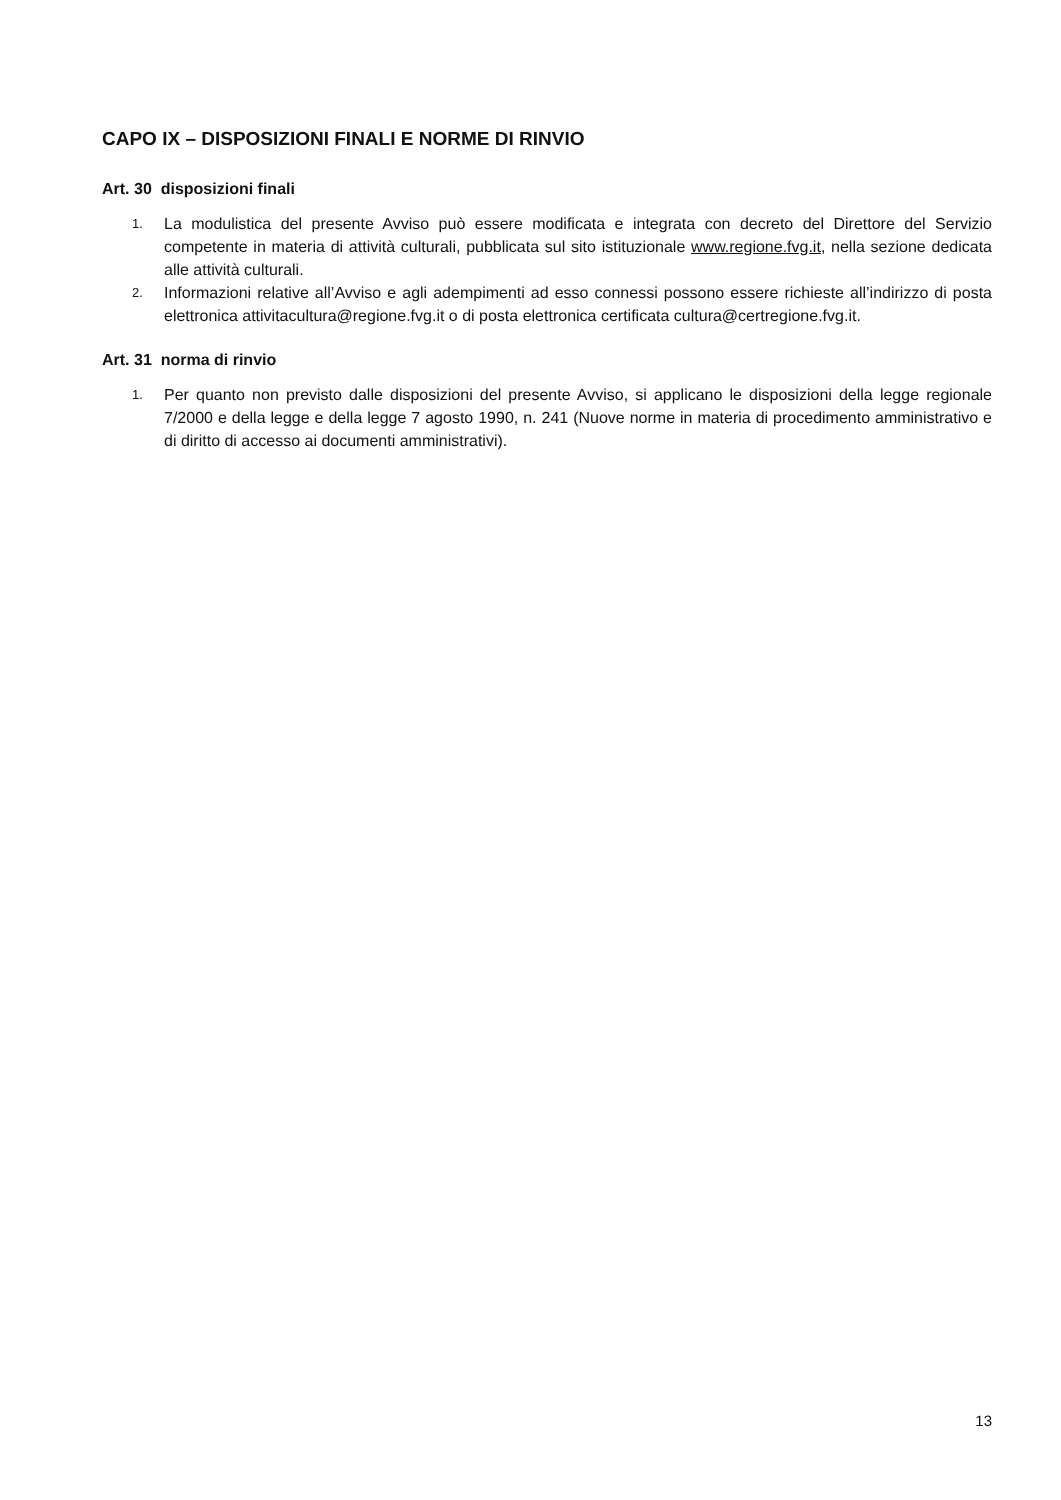CAPO IX – DISPOSIZIONI FINALI E NORME DI RINVIO
Art. 30 disposizioni finali
1. La modulistica del presente Avviso può essere modificata e integrata con decreto del Direttore del Servizio competente in materia di attività culturali, pubblicata sul sito istituzionale www.regione.fvg.it, nella sezione dedicata alle attività culturali.
2. Informazioni relative all’Avviso e agli adempimenti ad esso connessi possono essere richieste all’indirizzo di posta elettronica attivitacultura@regione.fvg.it o di posta elettronica certificata cultura@certregione.fvg.it.
Art. 31 norma di rinvio
1. Per quanto non previsto dalle disposizioni del presente Avviso, si applicano le disposizioni della legge regionale 7/2000 e della legge e della legge 7 agosto 1990, n. 241 (Nuove norme in materia di procedimento amministrativo e di diritto di accesso ai documenti amministrativi).
13